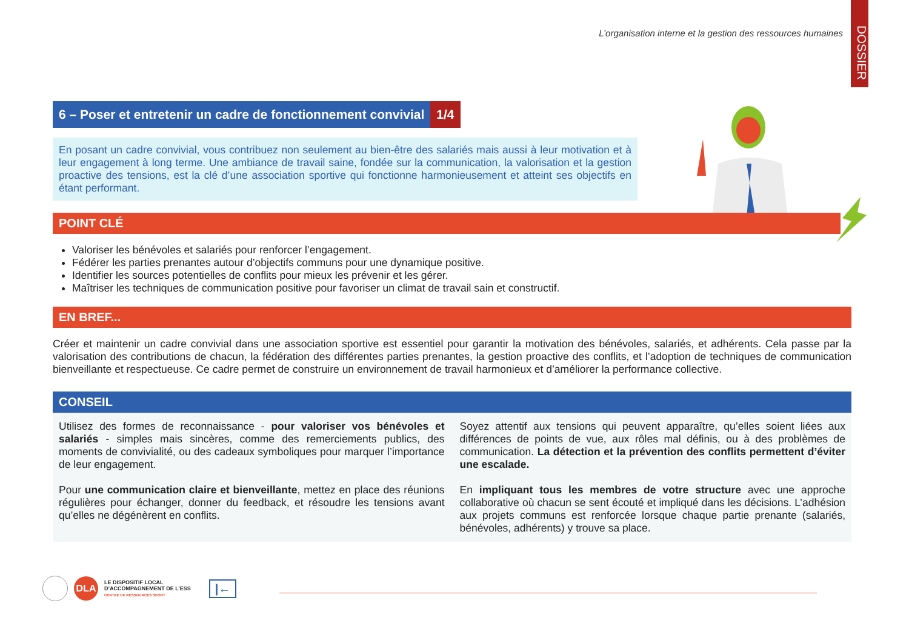DOSSIER
L’organisation interne et la gestion des ressources humaines
6 – Poser et entretenir un cadre de fonctionnement convivial 1/4
En posant un cadre convivial, vous contribuez non seulement au bien-être des salariés mais aussi à leur motivation et à leur engagement à long terme. Une ambiance de travail saine, fondée sur la communication, la valorisation et la gestion proactive des tensions, est la clé d’une association sportive qui fonctionne harmonieusement et atteint ses objectifs en étant performant.
POINT CLÉ
Valoriser les bénévoles et salariés pour renforcer l’engagement.
Fédérer les parties prenantes autour d’objectifs communs pour une dynamique positive.
Identifier les sources potentielles de conflits pour mieux les prévenir et les gérer.
Maîtriser les techniques de communication positive pour favoriser un climat de travail sain et constructif.
EN BREF...
Créer et maintenir un cadre convivial dans une association sportive est essentiel pour garantir la motivation des bénévoles, salariés, et adhérents. Cela passe par la valorisation des contributions de chacun, la fédération des différentes parties prenantes, la gestion proactive des conflits, et l’adoption de techniques de communication bienveillante et respectueuse. Ce cadre permet de construire un environnement de travail harmonieux et d’améliorer la performance collective.
CONSEIL
Utilisez des formes de reconnaissance - pour valoriser vos bénévoles et salariés - simples mais sincères, comme des remerciements publics, des moments de convivialité, ou des cadeaux symboliques pour marquer l’importance de leur engagement.
Pour une communication claire et bienveillante, mettez en place des réunions régulières pour échanger, donner du feedback, et résoudre les tensions avant qu’elles ne dégénèrent en conflits.
Soyez attentif aux tensions qui peuvent apparaître, qu’elles soient liées aux différences de points de vue, aux rôles mal définis, ou à des problèmes de communication. La détection et la prévention des conflits permettent d’éviter une escalade.
En impliquant tous les membres de votre structure avec une approche collaborative où chacun se sent écouté et impliqué dans les décisions. L’adhésion aux projets communs est renforcée lorsque chaque partie prenante (salariés, bénévoles, adhérents) y trouve sa place.
DLA LE DISPOSITIF LOCAL
D’ACCOMPAGNEMENT DE L’ESS
CENTRE DE RESSOURCES SPORT |←